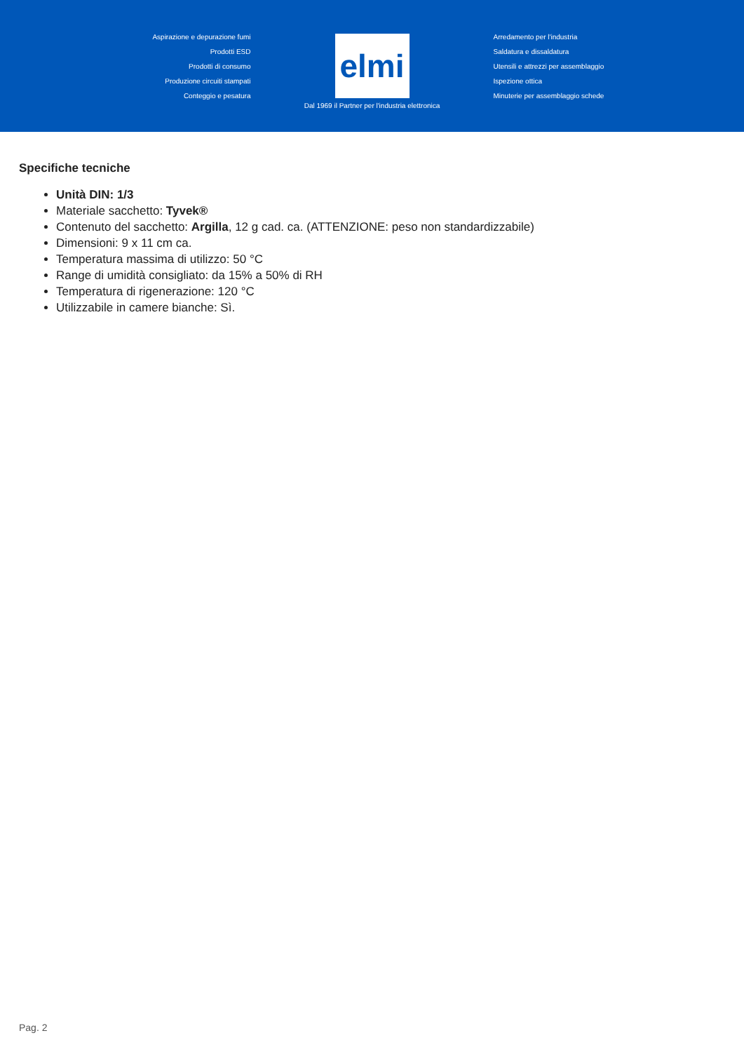Aspirazione e depurazione fumi
Prodotti ESD
Prodotti di consumo
Produzione circuiti stampati
Conteggio e pesatura
elmi
Arredamento per l'industria
Saldatura e dissaldatura
Utensili e attrezzi per assemblaggio
Ispezione ottica
Minuterie per assemblaggio schede
Dal 1969 il Partner per l'industria elettronica
Specifiche tecniche
Unità DIN: 1/3
Materiale sacchetto: Tyvek®
Contenuto del sacchetto: Argilla, 12 g cad. ca. (ATTENZIONE: peso non standardizzabile)
Dimensioni: 9 x 11 cm ca.
Temperatura massima di utilizzo: 50 °C
Range di umidità consigliato: da 15% a 50% di RH
Temperatura di rigenerazione: 120 °C
Utilizzabile in camere bianche: Sì.
Pag. 2